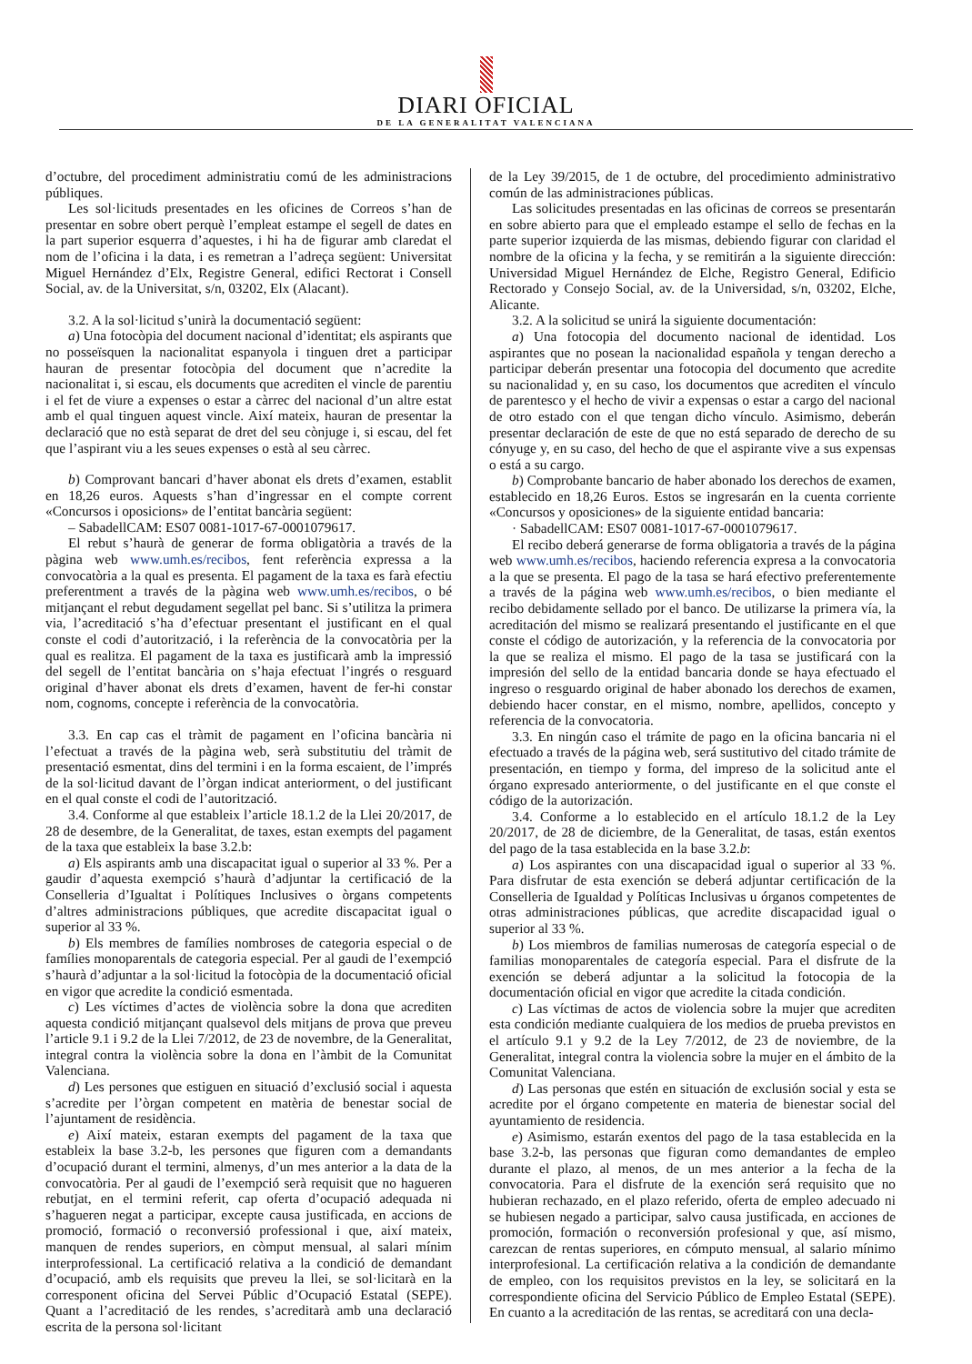DIARI OFICIAL
DE LA GENERALITAT VALENCIANA
d’octubre, del procediment administratiu comú de les administracions públiques.
Les sol·licituds presentades en les oficines de Correos s’han de presentar en sobre obert perquè l’empleat estampe el segell de dates en la part superior esquerra d’aquestes, i hi ha de figurar amb claredat el nom de l’oficina i la data, i es remetran a l’adreça següent: Universitat Miguel Hernández d’Elx, Registre General, edifici Rectorat i Consell Social, av. de la Universitat, s/n, 03202, Elx (Alacant).
3.2. A la sol·licitud s’unirà la documentació següent:
a) Una fotocòpia del document nacional d’identitat; els aspirants que no posseïsquen la nacionalitat espanyola i tinguen dret a participar hauran de presentar fotocòpia del document que n’acredite la nacionalitat i, si escau, els documents que acrediten el vincle de parentiu i el fet de viure a expenses o estar a càrrec del nacional d’un altre estat amb el qual tinguen aquest vincle. Així mateix, hauran de presentar la declaració que no està separat de dret del seu cònjuge i, si escau, del fet que l’aspirant viu a les seues expenses o està al seu càrrec.
b) Comprovant bancari d’haver abonat els drets d’examen, establit en 18,26 euros. Aquests s’han d’ingressar en el compte corrent «Concursos i oposicions» de l’entitat bancària següent:
– SabadellCAM: ES07 0081-1017-67-0001079617.
El rebut s’haurà de generar de forma obligatòria a través de la pàgina web www.umh.es/recibos, fent referència expressa a la convocatòria a la qual es presenta. El pagament de la taxa es farà efectiu preferentment a través de la pàgina web www.umh.es/recibos, o bé mitjançant el rebut degudament segellat pel banc. Si s’utilitza la primera via, l’acreditació s’ha d’efectuar presentant el justificant en el qual conste el codi d’autorització, i la referència de la convocatòria per la qual es realitza. El pagament de la taxa es justificarà amb la impressió del segell de l’entitat bancària on s’haja efectuat l’ingrés o resguard original d’haver abonat els drets d’examen, havent de fer-hi constar nom, cognoms, concepte i referència de la convocatòria.
3.3. En cap cas el tràmit de pagament en l’oficina bancària ni l’efectuat a través de la pàgina web, serà substitutiu del tràmit de presentació esmentat, dins del termini i en la forma escaient, de l’imprés de la sol·licitud davant de l’òrgan indicat anteriorment, o del justificant en el qual conste el codi de l’autorització.
3.4. Conforme al que estableix l’article 18.1.2 de la Llei 20/2017, de 28 de desembre, de la Generalitat, de taxes, estan exempts del pagament de la taxa que estableix la base 3.2.b:
a) Els aspirants amb una discapacitat igual o superior al 33 %. Per a gaudir d’aquesta exempció s’haurà d’adjuntar la certificació de la Conselleria d’Igualtat i Polítiques Inclusives o òrgans competents d’altres administracions públiques, que acredite discapacitat igual o superior al 33 %.
b) Els membres de famílies nombroses de categoria especial o de famílies monoparentals de categoria especial. Per al gaudi de l’exempció s’haurà d’adjuntar a la sol·licitud la fotocòpia de la documentació oficial en vigor que acredite la condició esmentada.
c) Les víctimes d’actes de violència sobre la dona que acrediten aquesta condició mitjançant qualsevol dels mitjans de prova que preveu l’article 9.1 i 9.2 de la Llei 7/2012, de 23 de novembre, de la Generalitat, integral contra la violència sobre la dona en l’àmbit de la Comunitat Valenciana.
d) Les persones que estiguen en situació d’exclusió social i aquesta s’acredite per l’òrgan competent en matèria de benestar social de l’ajuntament de residència.
e) Així mateix, estaran exempts del pagament de la taxa que estableix la base 3.2-b, les persones que figuren com a demandants d’ocupació durant el termini, almenys, d’un mes anterior a la data de la convocatòria. Per al gaudi de l’exempció serà requisit que no hagueren rebutjat, en el termini referit, cap oferta d’ocupació adequada ni s’hagueren negat a participar, excepte causa justificada, en accions de promoció, formació o reconversió professional i que, així mateix, manquen de rendes superiors, en còmput mensual, al salari mínim interprofessional. La certificació relativa a la condició de demandant d’ocupació, amb els requisits que preveu la llei, se sol·licitarà en la corresponent oficina del Servei Públic d’Ocupació Estatal (SEPE). Quant a l’acreditació de les rendes, s’acreditarà amb una declaració escrita de la persona sol·licitant
de la Ley 39/2015, de 1 de octubre, del procedimiento administrativo común de las administraciones públicas.
Las solicitudes presentadas en las oficinas de correos se presentarán en sobre abierto para que el empleado estampe el sello de fechas en la parte superior izquierda de las mismas, debiendo figurar con claridad el nombre de la oficina y la fecha, y se remitirán a la siguiente dirección: Universidad Miguel Hernández de Elche, Registro General, Edificio Rectorado y Consejo Social, av. de la Universidad, s/n, 03202, Elche, Alicante.
3.2. A la solicitud se unirá la siguiente documentación:
a) Una fotocopia del documento nacional de identidad. Los aspirantes que no posean la nacionalidad española y tengan derecho a participar deberán presentar una fotocopia del documento que acredite su nacionalidad y, en su caso, los documentos que acrediten el vínculo de parentesco y el hecho de vivir a expensas o estar a cargo del nacional de otro estado con el que tengan dicho vínculo. Asimismo, deberán presentar declaración de este de que no está separado de derecho de su cónyuge y, en su caso, del hecho de que el aspirante vive a sus expensas o está a su cargo.
b) Comprobante bancario de haber abonado los derechos de examen, establecido en 18,26 Euros. Estos se ingresarán en la cuenta corriente «Concursos y oposiciones» de la siguiente entidad bancaria:
· SabadellCAM: ES07 0081-1017-67-0001079617.
El recibo deberá generarse de forma obligatoria a través de la página web www.umh.es/recibos, haciendo referencia expresa a la convocatoria a la que se presenta. El pago de la tasa se hará efectivo preferentemente a través de la página web www.umh.es/recibos, o bien mediante el recibo debidamente sellado por el banco. De utilizarse la primera vía, la acreditación del mismo se realizará presentando el justificante en el que conste el código de autorización, y la referencia de la convocatoria por la que se realiza el mismo. El pago de la tasa se justificará con la impresión del sello de la entidad bancaria donde se haya efectuado el ingreso o resguardo original de haber abonado los derechos de examen, debiendo hacer constar, en el mismo, nombre, apellidos, concepto y referencia de la convocatoria.
3.3. En ningún caso el trámite de pago en la oficina bancaria ni el efectuado a través de la página web, será sustitutivo del citado trámite de presentación, en tiempo y forma, del impreso de la solicitud ante el órgano expresado anteriormente, o del justificante en el que conste el código de la autorización.
3.4. Conforme a lo establecido en el artículo 18.1.2 de la Ley 20/2017, de 28 de diciembre, de la Generalitat, de tasas, están exentos del pago de la tasa establecida en la base 3.2.b:
a) Los aspirantes con una discapacidad igual o superior al 33 %. Para disfrutar de esta exención se deberá adjuntar certificación de la Conselleria de Igualdad y Políticas Inclusivas u órganos competentes de otras administraciones públicas, que acredite discapacidad igual o superior al 33 %.
b) Los miembros de familias numerosas de categoría especial o de familias monoparentales de categoría especial. Para el disfrute de la exención se deberá adjuntar a la solicitud la fotocopia de la documentación oficial en vigor que acredite la citada condición.
c) Las víctimas de actos de violencia sobre la mujer que acrediten esta condición mediante cualquiera de los medios de prueba previstos en el artículo 9.1 y 9.2 de la Ley 7/2012, de 23 de noviembre, de la Generalitat, integral contra la violencia sobre la mujer en el ámbito de la Comunitat Valenciana.
d) Las personas que estén en situación de exclusión social y esta se acredite por el órgano competente en materia de bienestar social del ayuntamiento de residencia.
e) Asimismo, estarán exentos del pago de la tasa establecida en la base 3.2-b, las personas que figuran como demandantes de empleo durante el plazo, al menos, de un mes anterior a la fecha de la convocatoria. Para el disfrute de la exención será requisito que no hubieran rechazado, en el plazo referido, oferta de empleo adecuado ni se hubiesen negado a participar, salvo causa justificada, en acciones de promoción, formación o reconversión profesional y que, así mismo, carezcan de rentas superiores, en cómputo mensual, al salario mínimo interprofesional. La certificación relativa a la condición de demandante de empleo, con los requisitos previstos en la ley, se solicitará en la correspondiente oficina del Servicio Público de Empleo Estatal (SEPE). En cuanto a la acreditación de las rentas, se acreditará con una decla-